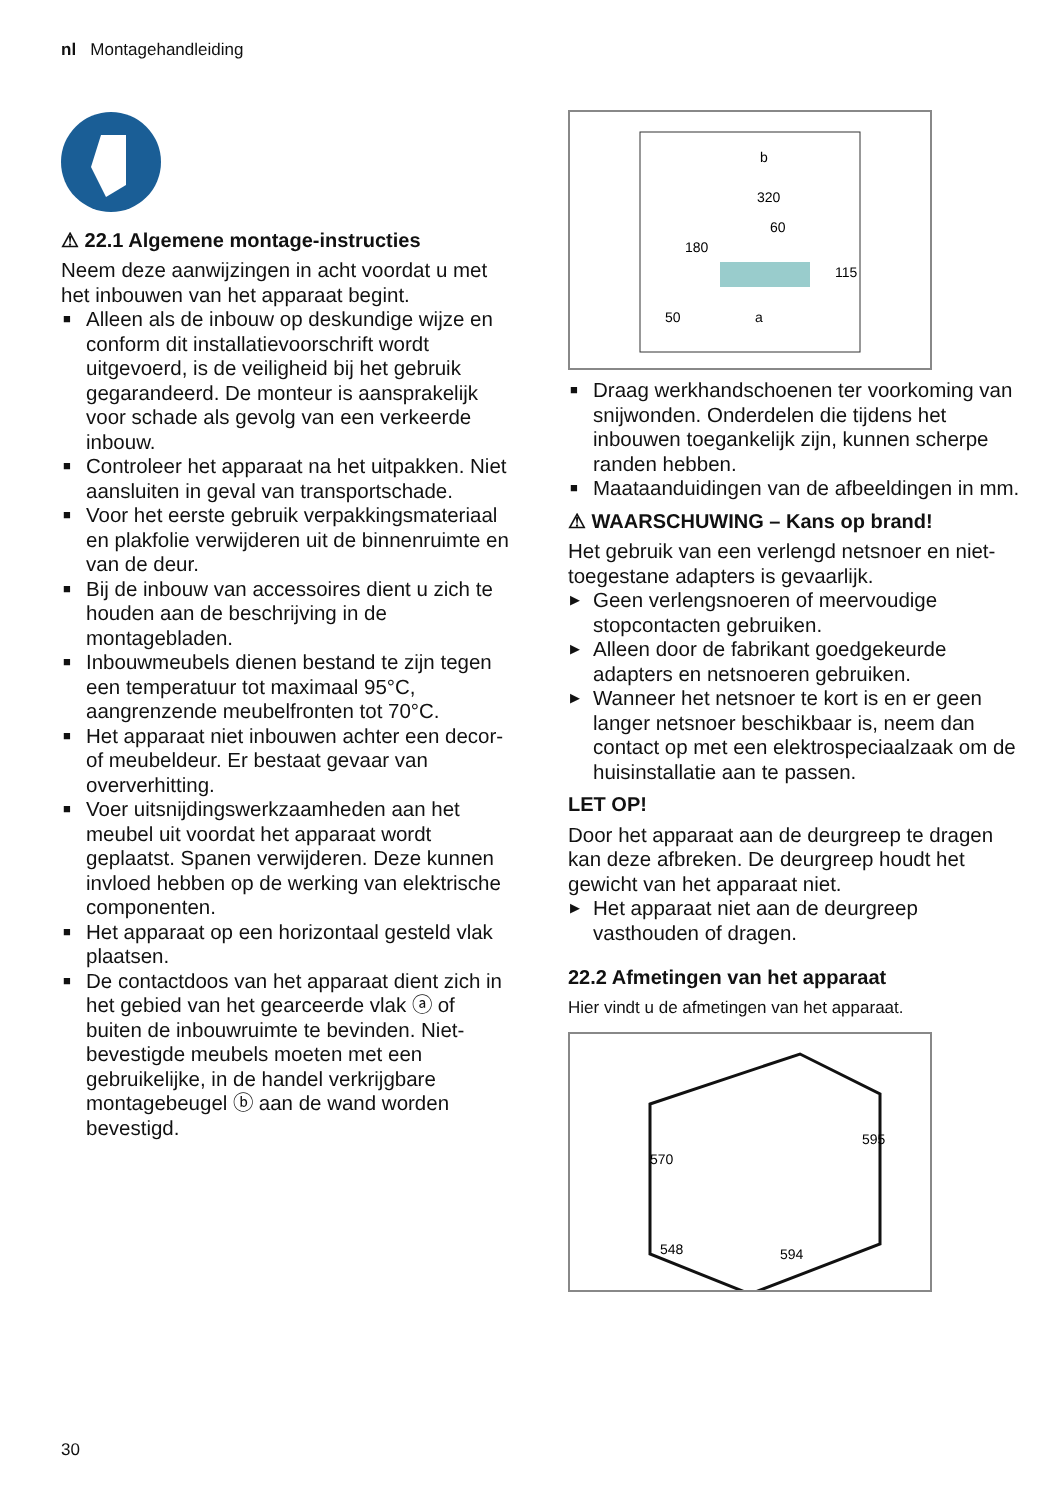nl Montagehandleiding
⚠ 22.1 Algemene montage-instructies
Neem deze aanwijzingen in acht voordat u met het inbouwen van het apparaat begint.
■ Alleen als de inbouw op deskundige wijze en conform dit installatievoorschrift wordt uitgevoerd, is de veiligheid bij het gebruik gegarandeerd. De monteur is aansprakelijk voor schade als gevolg van een verkeerde inbouw.
■ Controleer het apparaat na het uitpakken. Niet aansluiten in geval van transportschade.
■ Voor het eerste gebruik verpakkingsmateriaal en plakfolie verwijderen uit de binnenruimte en van de deur.
■ Bij de inbouw van accessoires dient u zich te houden aan de beschrijving in de montagebladen.
■ Inbouwmeubels dienen bestand te zijn tegen een temperatuur tot maximaal 95°C, aangrenzende meubelfronten tot 70°C.
■ Het apparaat niet inbouwen achter een decor- of meubeldeur. Er bestaat gevaar van oververhitting.
■ Voer uitsnijdingswerkzaamheden aan het meubel uit voordat het apparaat wordt geplaatst. Spanen verwijderen. Deze kunnen invloed hebben op de werking van elektrische componenten.
■ Het apparaat op een horizontaal gesteld vlak plaatsen.
■ De contactdoos van het apparaat dient zich in het gebied van het gearceerde vlak ⓐ of buiten de inbouwruimte te bevinden. Niet-bevestigde meubels moeten met een gebruikelijke, in de handel verkrijgbare montagebeugel ⓑ aan de wand worden bevestigd.
320
60
180
115
50
a
b
■ Draag werkhandschoenen ter voorkoming van snijwonden. Onderdelen die tijdens het inbouwen toegankelijk zijn, kunnen scherpe randen hebben.
■ Maataanduidingen van de afbeeldingen in mm.
⚠ WAARSCHUWING – Kans op brand!
Het gebruik van een verlengd netsnoer en niet-toegestane adapters is gevaarlijk.
▶ Geen verlengsnoeren of meervoudige stopcontacten gebruiken.
▶ Alleen door de fabrikant goedgekeurde adapters en netsnoeren gebruiken.
▶ Wanneer het netsnoer te kort is en er geen langer netsnoer beschikbaar is, neem dan contact op met een elektrospeciaalzaak om de huisinstallatie aan te passen.
LET OP!
Door het apparaat aan de deurgreep te dragen kan deze afbreken. De deurgreep houdt het gewicht van het apparaat niet.
▶ Het apparaat niet aan de deurgreep vasthouden of dragen.
22.2 Afmetingen van het apparaat
Hier vindt u de afmetingen van het apparaat.
570
595
548
594
30